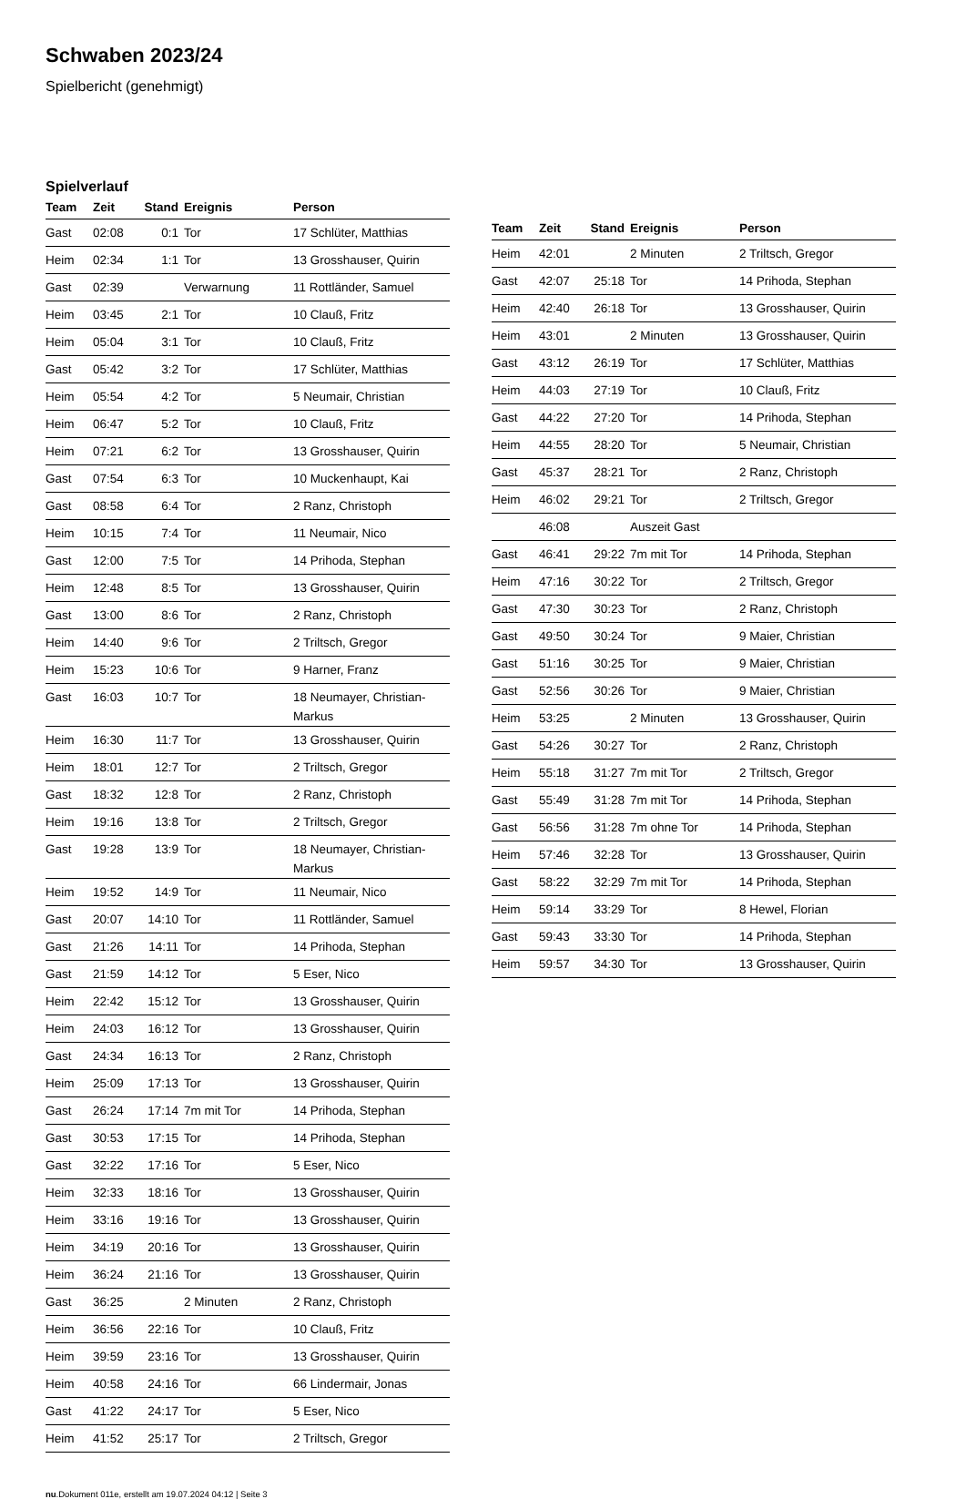Schwaben 2023/24
Spielbericht (genehmigt)
Spielverlauf
| Team | Zeit | Stand | Ereignis | Person |
| --- | --- | --- | --- | --- |
| Gast | 02:08 | 0:1 | Tor | 17 Schlüter, Matthias |
| Heim | 02:34 | 1:1 | Tor | 13 Grosshauser, Quirin |
| Gast | 02:39 | | Verwarnung | 11 Rottländer, Samuel |
| Heim | 03:45 | 2:1 | Tor | 10 Clauß, Fritz |
| Heim | 05:04 | 3:1 | Tor | 10 Clauß, Fritz |
| Gast | 05:42 | 3:2 | Tor | 17 Schlüter, Matthias |
| Heim | 05:54 | 4:2 | Tor | 5 Neumair, Christian |
| Heim | 06:47 | 5:2 | Tor | 10 Clauß, Fritz |
| Heim | 07:21 | 6:2 | Tor | 13 Grosshauser, Quirin |
| Gast | 07:54 | 6:3 | Tor | 10 Muckenhaupt, Kai |
| Gast | 08:58 | 6:4 | Tor | 2 Ranz, Christoph |
| Heim | 10:15 | 7:4 | Tor | 11 Neumair, Nico |
| Gast | 12:00 | 7:5 | Tor | 14 Prihoda, Stephan |
| Heim | 12:48 | 8:5 | Tor | 13 Grosshauser, Quirin |
| Gast | 13:00 | 8:6 | Tor | 2 Ranz, Christoph |
| Heim | 14:40 | 9:6 | Tor | 2 Triltsch, Gregor |
| Heim | 15:23 | 10:6 | Tor | 9 Harner, Franz |
| Gast | 16:03 | 10:7 | Tor | 18 Neumayer, Christian- Markus |
| Heim | 16:30 | 11:7 | Tor | 13 Grosshauser, Quirin |
| Heim | 18:01 | 12:7 | Tor | 2 Triltsch, Gregor |
| Gast | 18:32 | 12:8 | Tor | 2 Ranz, Christoph |
| Heim | 19:16 | 13:8 | Tor | 2 Triltsch, Gregor |
| Gast | 19:28 | 13:9 | Tor | 18 Neumayer, Christian- Markus |
| Heim | 19:52 | 14:9 | Tor | 11 Neumair, Nico |
| Gast | 20:07 | 14:10 | Tor | 11 Rottländer, Samuel |
| Gast | 21:26 | 14:11 | Tor | 14 Prihoda, Stephan |
| Gast | 21:59 | 14:12 | Tor | 5 Eser, Nico |
| Heim | 22:42 | 15:12 | Tor | 13 Grosshauser, Quirin |
| Heim | 24:03 | 16:12 | Tor | 13 Grosshauser, Quirin |
| Gast | 24:34 | 16:13 | Tor | 2 Ranz, Christoph |
| Heim | 25:09 | 17:13 | Tor | 13 Grosshauser, Quirin |
| Gast | 26:24 | 17:14 | 7m mit Tor | 14 Prihoda, Stephan |
| Gast | 30:53 | 17:15 | Tor | 14 Prihoda, Stephan |
| Gast | 32:22 | 17:16 | Tor | 5 Eser, Nico |
| Heim | 32:33 | 18:16 | Tor | 13 Grosshauser, Quirin |
| Heim | 33:16 | 19:16 | Tor | 13 Grosshauser, Quirin |
| Heim | 34:19 | 20:16 | Tor | 13 Grosshauser, Quirin |
| Heim | 36:24 | 21:16 | Tor | 13 Grosshauser, Quirin |
| Gast | 36:25 | | 2 Minuten | 2 Ranz, Christoph |
| Heim | 36:56 | 22:16 | Tor | 10 Clauß, Fritz |
| Heim | 39:59 | 23:16 | Tor | 13 Grosshauser, Quirin |
| Heim | 40:58 | 24:16 | Tor | 66 Lindermair, Jonas |
| Gast | 41:22 | 24:17 | Tor | 5 Eser, Nico |
| Heim | 41:52 | 25:17 | Tor | 2 Triltsch, Gregor |
| Team | Zeit | Stand | Ereignis | Person |
| --- | --- | --- | --- | --- |
| Heim | 42:01 | | 2 Minuten | 2 Triltsch, Gregor |
| Gast | 42:07 | 25:18 | Tor | 14 Prihoda, Stephan |
| Heim | 42:40 | 26:18 | Tor | 13 Grosshauser, Quirin |
| Heim | 43:01 | | 2 Minuten | 13 Grosshauser, Quirin |
| Gast | 43:12 | 26:19 | Tor | 17 Schlüter, Matthias |
| Heim | 44:03 | 27:19 | Tor | 10 Clauß, Fritz |
| Gast | 44:22 | 27:20 | Tor | 14 Prihoda, Stephan |
| Heim | 44:55 | 28:20 | Tor | 5 Neumair, Christian |
| Gast | 45:37 | 28:21 | Tor | 2 Ranz, Christoph |
| Heim | 46:02 | 29:21 | Tor | 2 Triltsch, Gregor |
| | 46:08 | | Auszeit Gast | |
| Gast | 46:41 | 29:22 | 7m mit Tor | 14 Prihoda, Stephan |
| Heim | 47:16 | 30:22 | Tor | 2 Triltsch, Gregor |
| Gast | 47:30 | 30:23 | Tor | 2 Ranz, Christoph |
| Gast | 49:50 | 30:24 | Tor | 9 Maier, Christian |
| Gast | 51:16 | 30:25 | Tor | 9 Maier, Christian |
| Gast | 52:56 | 30:26 | Tor | 9 Maier, Christian |
| Heim | 53:25 | | 2 Minuten | 13 Grosshauser, Quirin |
| Gast | 54:26 | 30:27 | Tor | 2 Ranz, Christoph |
| Heim | 55:18 | 31:27 | 7m mit Tor | 2 Triltsch, Gregor |
| Gast | 55:49 | 31:28 | 7m mit Tor | 14 Prihoda, Stephan |
| Gast | 56:56 | 31:28 | 7m ohne Tor | 14 Prihoda, Stephan |
| Heim | 57:46 | 32:28 | Tor | 13 Grosshauser, Quirin |
| Gast | 58:22 | 32:29 | 7m mit Tor | 14 Prihoda, Stephan |
| Heim | 59:14 | 33:29 | Tor | 8 Hewel, Florian |
| Gast | 59:43 | 33:30 | Tor | 14 Prihoda, Stephan |
| Heim | 59:57 | 34:30 | Tor | 13 Grosshauser, Quirin |
nu.Dokument 011e, erstellt am 19.07.2024 04:12 | Seite 3